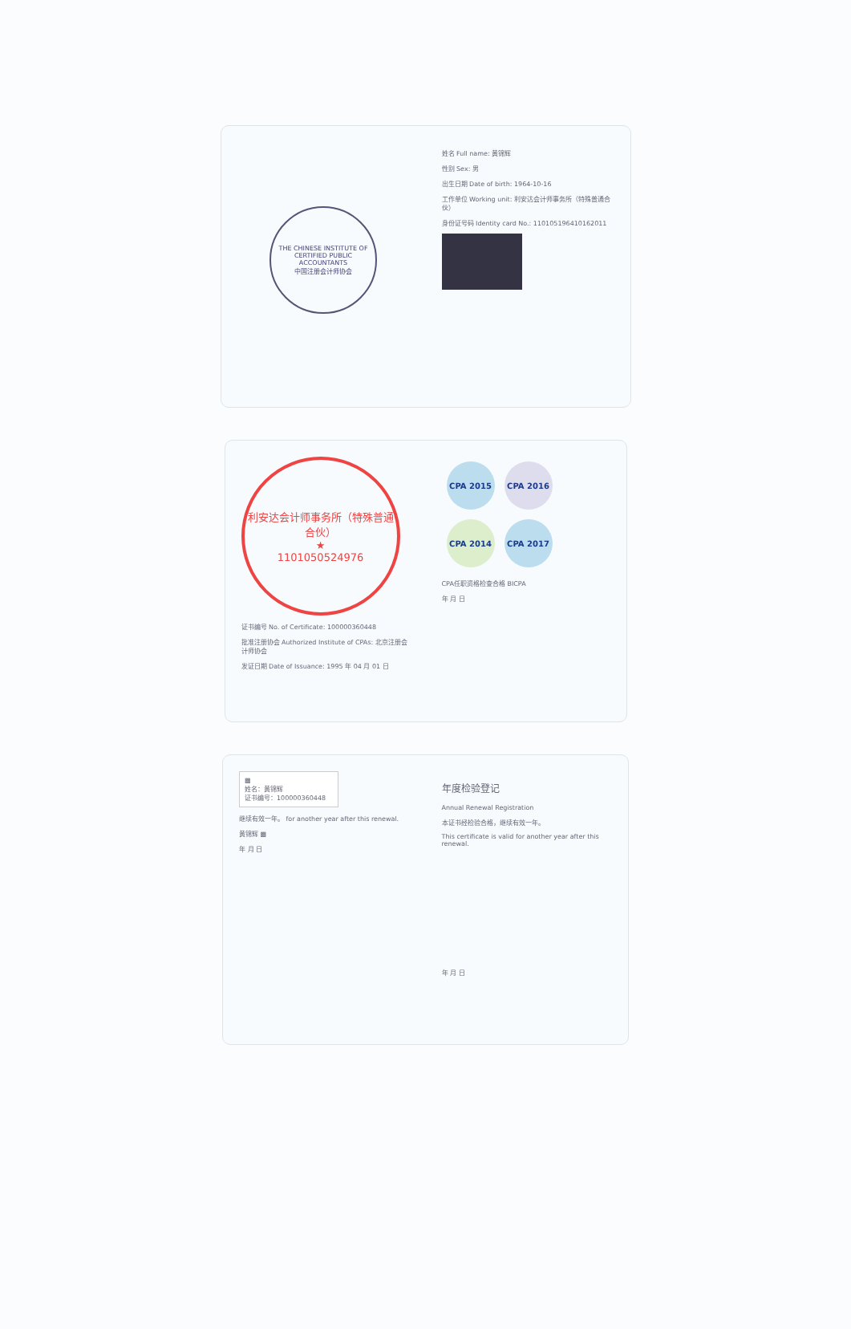THE CHINESE INSTITUTE OF CERTIFIED PUBLIC ACCOUNTANTS
中国注册会计师协会
姓名 Full name: 黄锦辉
性别 Sex: 男
出生日期 Date of birth: 1964-10-16
工作单位 Working unit: 利安达会计师事务所（特殊普通合伙）
身份证号码 Identity card No.: 110105196410162011
利安达会计师事务所（特殊普通合伙）
★
1101050524976
证书编号 No. of Certificate: 100000360448
批准注册协会 Authorized Institute of CPAs: 北京注册会计师协会
发证日期 Date of Issuance: 1995 年 04 月 01 日
CPA 2015 CPA 2016 CPA 2014 CPA 2017
CPA任职资格检查合格 BICPA
年 月 日
▩
姓名：黄锦辉
证书编号：100000360448
继续有效一年。 for another year after this renewal.
黄锦辉 ▩
年 月 日
年度检验登记
Annual Renewal Registration
本证书经检验合格，继续有效一年。
This certificate is valid for another year after this renewal.
年 月 日